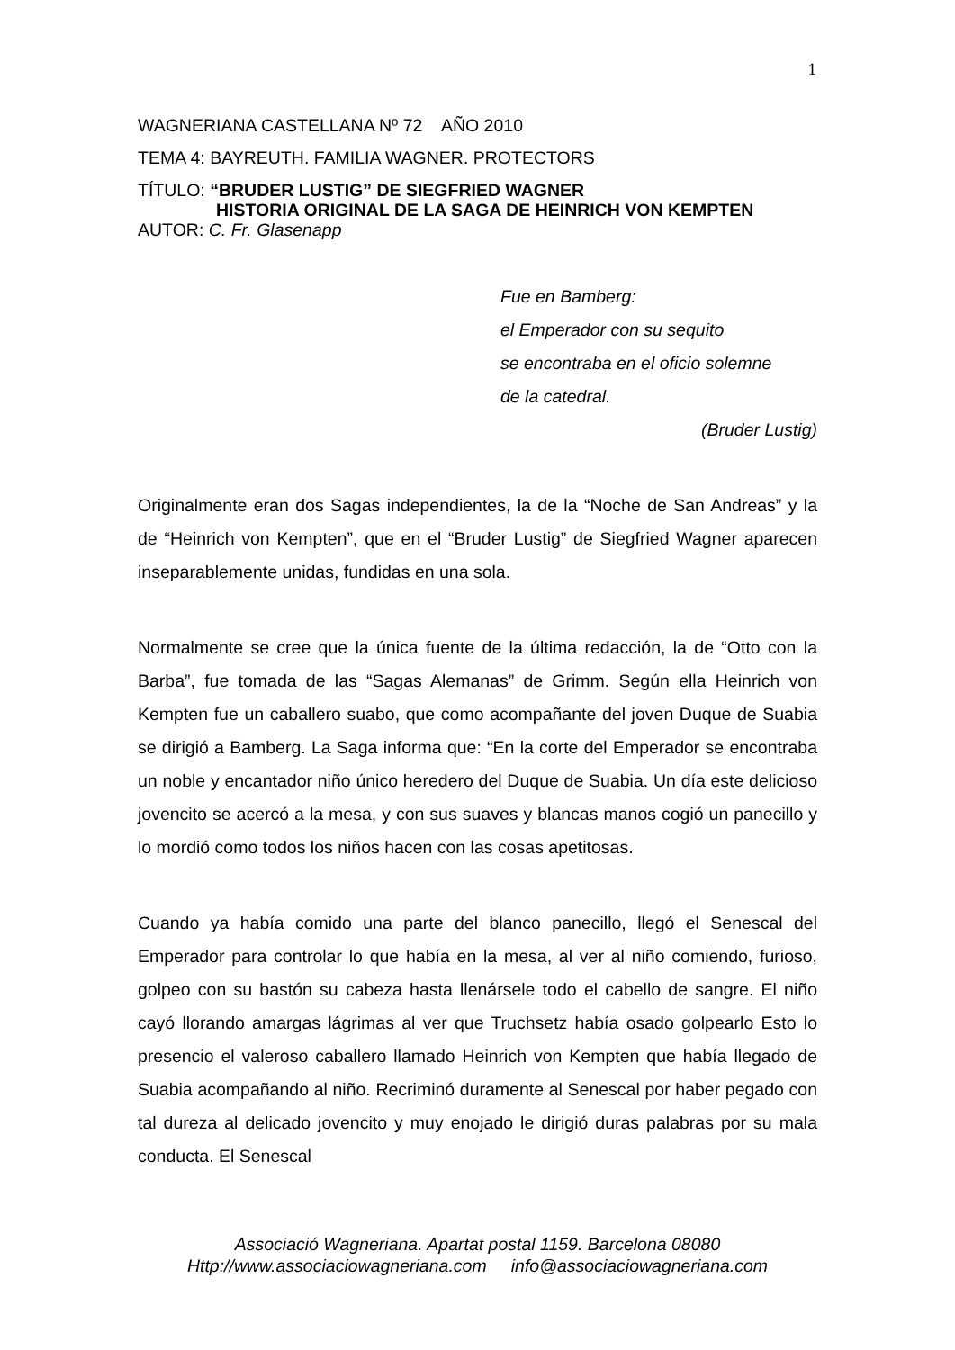1
WAGNERIANA CASTELLANA Nº 72 AÑO 2010
TEMA 4: BAYREUTH. FAMILIA WAGNER. PROTECTORS
TÍTULO: “BRUDER LUSTIG” DE SIEGFRIED WAGNER
HISTORIA ORIGINAL DE LA SAGA DE HEINRICH VON KEMPTEN
AUTOR: C. Fr. Glasenapp
Fue en Bamberg:
el Emperador con su sequito
se encontraba en el oficio solemne
de la catedral.
(Bruder Lustig)
Originalmente eran dos Sagas independientes, la de la “Noche de San Andreas” y la de “Heinrich von Kempten”, que en el “Bruder Lustig” de Siegfried Wagner aparecen inseparablemente unidas, fundidas en una sola.
Normalmente se cree que la única fuente de la última redacción, la de “Otto con la Barba”, fue tomada de las “Sagas Alemanas” de Grimm. Según ella Heinrich von Kempten fue un caballero suabo, que como acompañante del joven Duque de Suabia se dirigió a Bamberg. La Saga informa que: “En la corte del Emperador se encontraba un noble y encantador niño único heredero del Duque de Suabia. Un día este delicioso jovencito se acercó a la mesa, y con sus suaves y blancas manos cogió un panecillo y lo mordió como todos los niños hacen con las cosas apetitosas.
Cuando ya había comido una parte del blanco panecillo, llegó el Senescal del Emperador para controlar lo que había en la mesa, al ver al niño comiendo, furioso, golpeo con su bastón su cabeza hasta llenársele todo el cabello de sangre. El niño cayó llorando amargas lágrimas al ver que Truchsetz había osado golpearlo Esto lo presencio el valeroso caballero llamado Heinrich von Kempten que había llegado de Suabia acompañando al niño. Recriminó duramente al Senescal por haber pegado con tal dureza al delicado jovencito y muy enojado le dirigió duras palabras por su mala conducta. El Senescal
Associació Wagneriana. Apartat postal 1159. Barcelona 08080
Http://www.associaciowagneriana.com info@associaciowagneriana.com